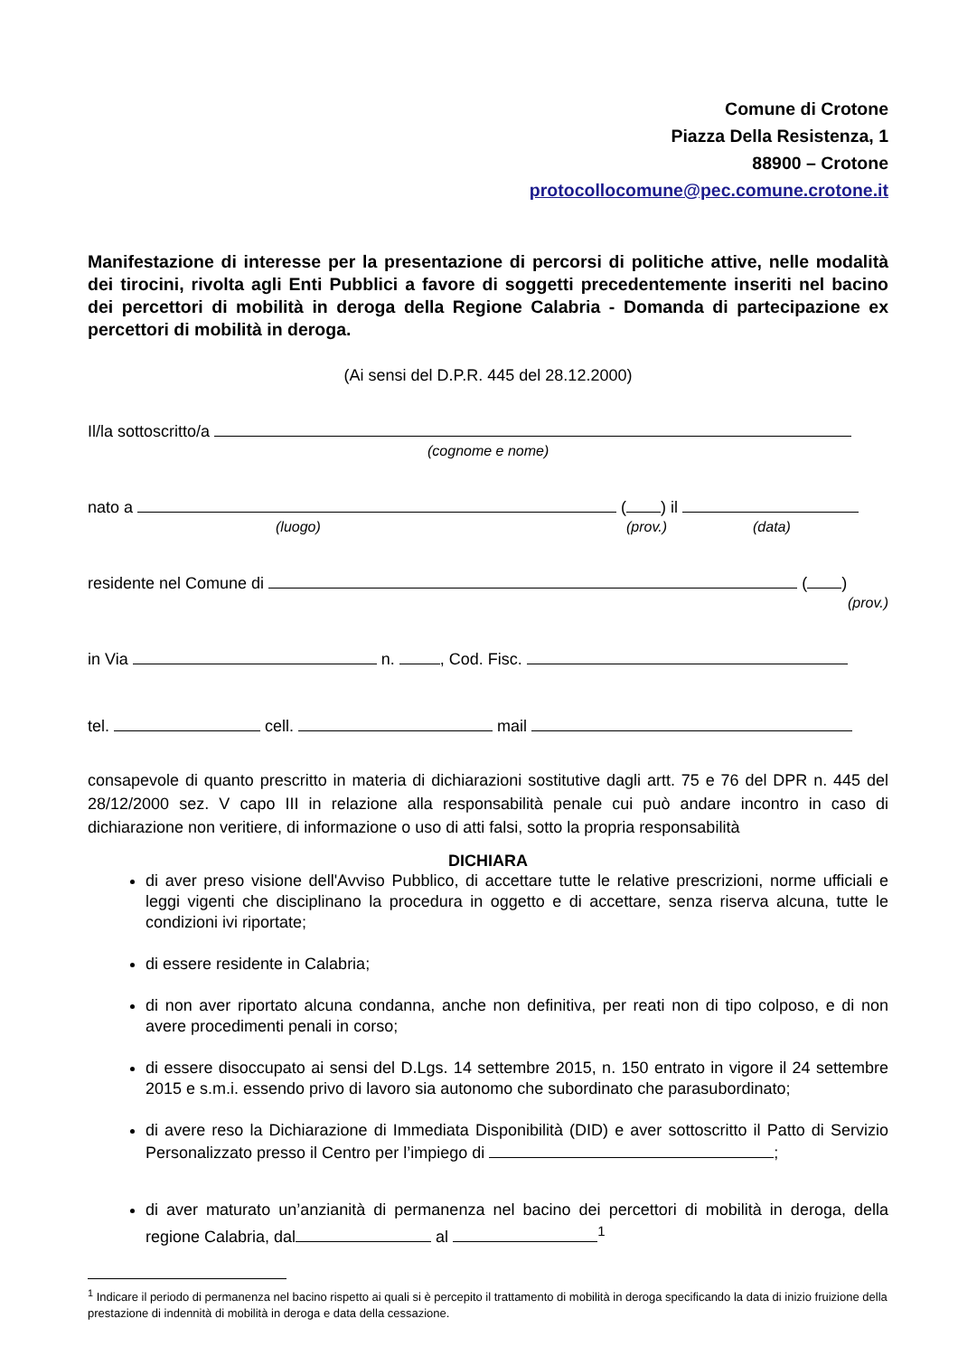Comune di Crotone
Piazza Della Resistenza, 1
88900 – Crotone
protocollocomune@pec.comune.crotone.it
Manifestazione di interesse per la presentazione di percorsi di politiche attive, nelle modalità dei tirocini, rivolta agli Enti Pubblici a favore di soggetti precedentemente inseriti nel bacino dei percettori di mobilità in deroga della Regione Calabria - Domanda di partecipazione ex percettori di mobilità in deroga.
(Ai sensi del D.P.R. 445 del 28.12.2000)
Il/la sottoscritto/a
(cognome e nome)
nato a ( ) il
(luogo) (prov.) (data)
residente nel Comune di ( )
(prov.)
in Via n. , Cod. Fisc.
tel. cell. mail
consapevole di quanto prescritto in materia di dichiarazioni sostitutive dagli artt. 75 e 76 del DPR n. 445 del 28/12/2000 sez. V capo III in relazione alla responsabilità penale cui può andare incontro in caso di dichiarazione non veritiere, di informazione o uso di atti falsi, sotto la propria responsabilità
DICHIARA
di aver preso visione dell'Avviso Pubblico, di accettare tutte le relative prescrizioni, norme ufficiali e leggi vigenti che disciplinano la procedura in oggetto e di accettare, senza riserva alcuna, tutte le condizioni ivi riportate;
di essere residente in Calabria;
di non aver riportato alcuna condanna, anche non definitiva, per reati non di tipo colposo, e di non avere procedimenti penali in corso;
di essere disoccupato ai sensi del D.Lgs. 14 settembre 2015, n. 150 entrato in vigore il 24 settembre 2015 e s.m.i. essendo privo di lavoro sia autonomo che subordinato che parasubordinato;
di avere reso la Dichiarazione di Immediata Disponibilità (DID) e aver sottoscritto il Patto di Servizio Personalizzato presso il Centro per l’impiego di ;
di aver maturato un’anzianità di permanenza nel bacino dei percettori di mobilità in deroga, della regione Calabria, dal al <sup>1</sup>
<sup>1</sup> Indicare il periodo di permanenza nel bacino rispetto ai quali si è percepito il trattamento di mobilità in deroga specificando la data di inizio fruizione della prestazione di indennità di mobilità in deroga e data della cessazione.